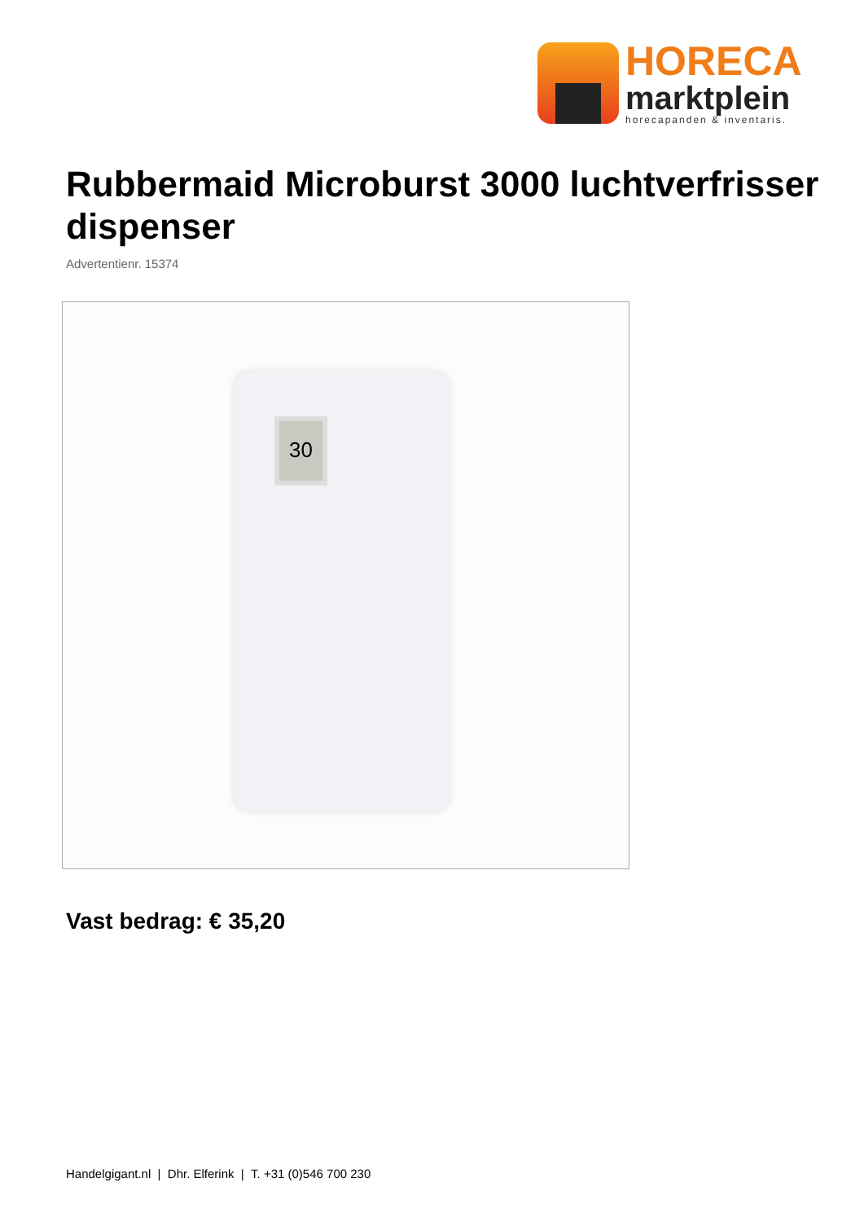HORECA
marktplein
horecapanden & inventaris.
Rubbermaid Microburst 3000 luchtverfrisser dispenser
Advertentienr. 15374
30
Vast bedrag: € 35,20
Handelgigant.nl | Dhr. Elferink | T. +31 (0)546 700 230